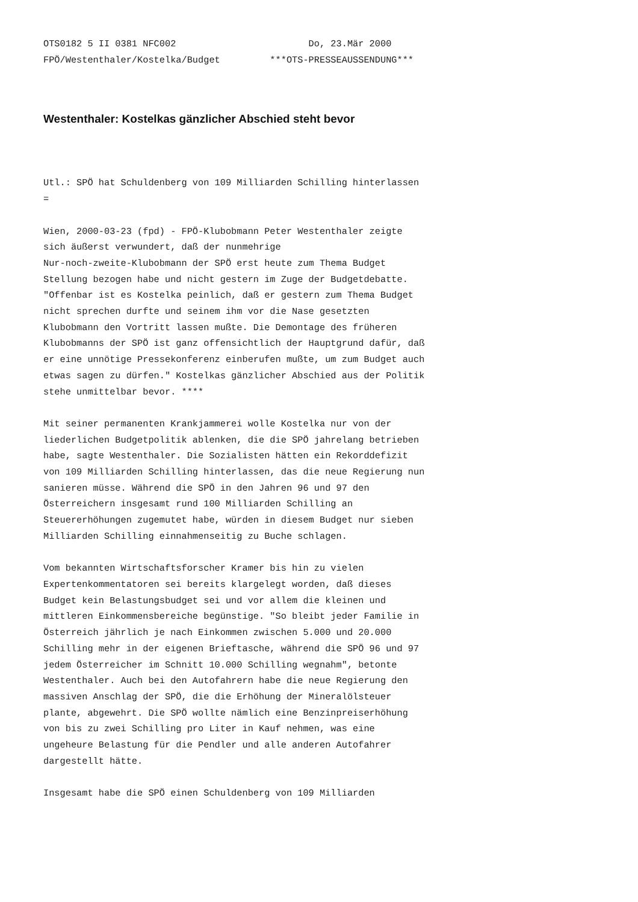OTS0182 5 II 0381 NFC002                        Do, 23.Mär 2000
FPÖ/Westenthaler/Kostelka/Budget         ***OTS-PRESSEAUSSENDUNG***
Westenthaler: Kostelkas gänzlicher Abschied steht bevor
Utl.: SPÖ hat Schuldenberg von 109 Milliarden Schilling hinterlassen
=

Wien, 2000-03-23 (fpd) - FPÖ-Klubobmann Peter Westenthaler zeigte
sich äußerst verwundert, daß der nunmehrige
Nur-noch-zweite-Klubobmann der SPÖ erst heute zum Thema Budget
Stellung bezogen habe und nicht gestern im Zuge der Budgetdebatte.
"Offenbar ist es Kostelka peinlich, daß er gestern zum Thema Budget
nicht sprechen durfte und seinem ihm vor die Nase gesetzten
Klubobmann den Vortritt lassen mußte. Die Demontage des früheren
Klubobmanns der SPÖ ist ganz offensichtlich der Hauptgrund dafür, daß
er eine unnötige Pressekonferenz einberufen mußte, um zum Budget auch
etwas sagen zu dürfen." Kostelkas gänzlicher Abschied aus der Politik
stehe unmittelbar bevor. ****

Mit seiner permanenten Krankjammerei wolle Kostelka nur von der
liederlichen Budgetpolitik ablenken, die die SPÖ jahrelang betrieben
habe, sagte Westenthaler. Die Sozialisten hätten ein Rekorddefizit
von 109 Milliarden Schilling hinterlassen, das die neue Regierung nun
sanieren müsse. Während die SPÖ in den Jahren 96 und 97 den
Österreichern insgesamt rund 100 Milliarden Schilling an
Steuererhöhungen zugemutet habe, würden in diesem Budget nur sieben
Milliarden Schilling einnahmenseitig zu Buche schlagen.

Vom bekannten Wirtschaftsforscher Kramer bis hin zu vielen
Expertenkommentatoren sei bereits klargelegt worden, daß dieses
Budget kein Belastungsbudget sei und vor allem die kleinen und
mittleren Einkommensbereiche begünstige. "So bleibt jeder Familie in
Österreich jährlich je nach Einkommen zwischen 5.000 und 20.000
Schilling mehr in der eigenen Brieftasche, während die SPÖ 96 und 97
jedem Österreicher im Schnitt 10.000 Schilling wegnahm", betonte
Westenthaler. Auch bei den Autofahrern habe die neue Regierung den
massiven Anschlag der SPÖ, die die Erhöhung der Mineralölsteuer
plante, abgewehrt. Die SPÖ wollte nämlich eine Benzinpreiserhöhung
von bis zu zwei Schilling pro Liter in Kauf nehmen, was eine
ungeheure Belastung für die Pendler und alle anderen Autofahrer
dargestellt hätte.

Insgesamt habe die SPÖ einen Schuldenberg von 109 Milliarden